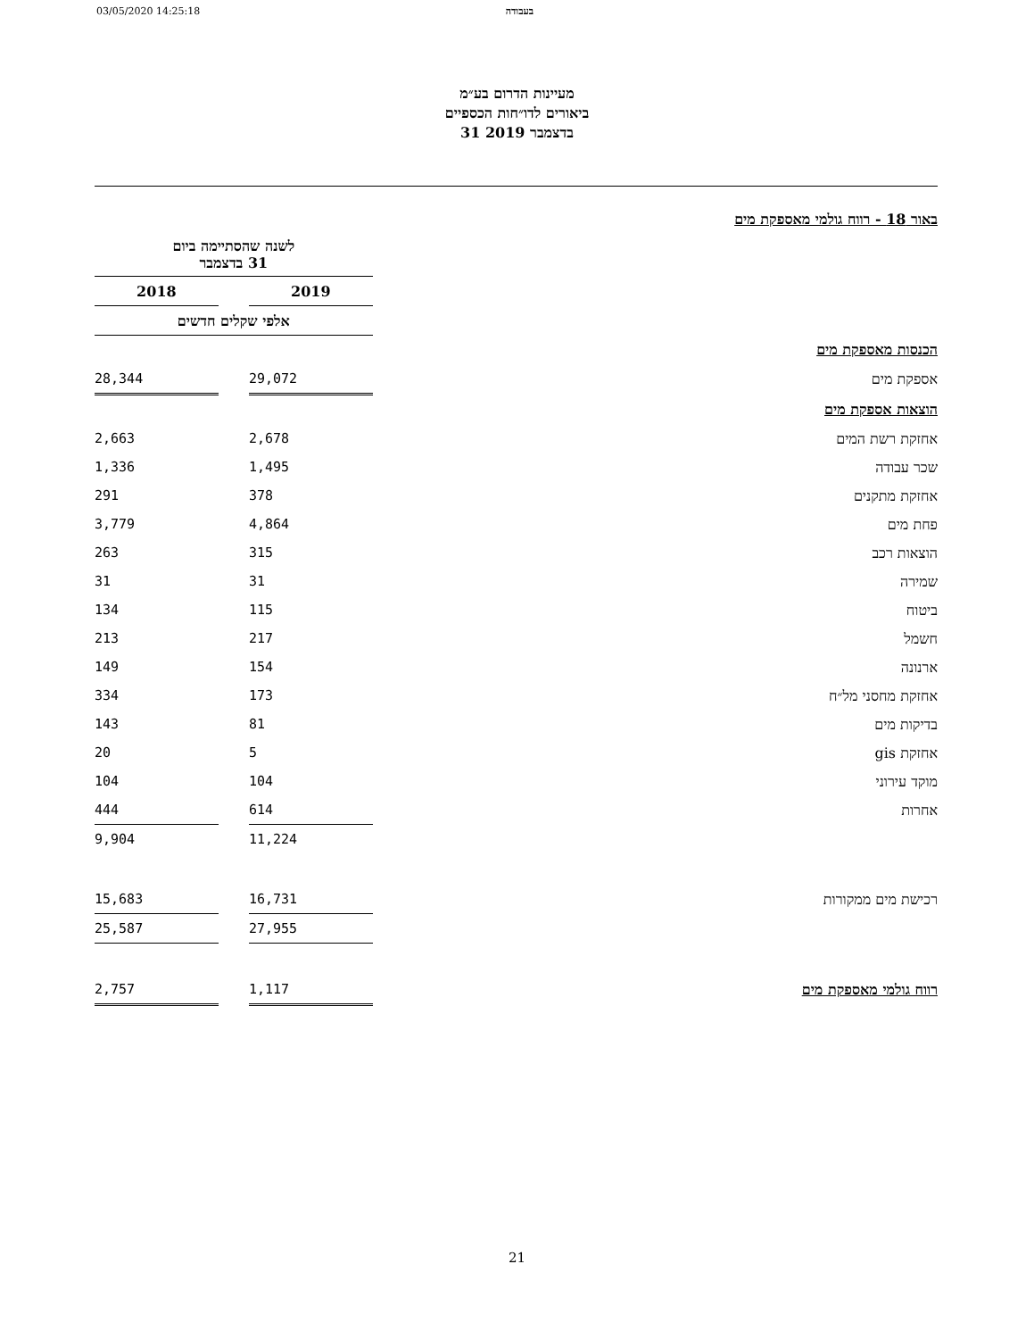03/05/2020 14:25:18 בעבודה
מעיינות הדרום בע״מ
ביאורים לדו״חות הכספיים
31 בדצמבר 2019
| באור 18 - רווח גולמי מאספקת מים | | | |
| | לשנה שהסתיימה ביום 31 בדצמבר | | |
| | 2019 | | 2018 |
| | אלפי שקלים חדשים | | |
| הכנסות מאספקת מים | | | |
| אספקת מים | 29,072 | | 28,344 |
| הוצאות אספקת מים | | | |
| אחזקת רשת המים | 2,678 | | 2,663 |
| שכר עבודה | 1,495 | | 1,336 |
| אחזקת מתקנים | 378 | | 291 |
| פחת מים | 4,864 | | 3,779 |
| הוצאות רכב | 315 | | 263 |
| שמירה | 31 | | 31 |
| ביטוח | 115 | | 134 |
| חשמל | 217 | | 213 |
| ארנונה | 154 | | 149 |
| אחזקת מחסני מל״ח | 173 | | 334 |
| בדיקות מים | 81 | | 143 |
| אחזקת gis | 5 | | 20 |
| מוקד עירוני | 104 | | 104 |
| אחרות | 614 | | 444 |
| | 11,224 | | 9,904 |
| רכישת מים ממקורות | 16,731 | | 15,683 |
| | 27,955 | | 25,587 |
| רווח גולמי מאספקת מים | 1,117 | | 2,757 |
21